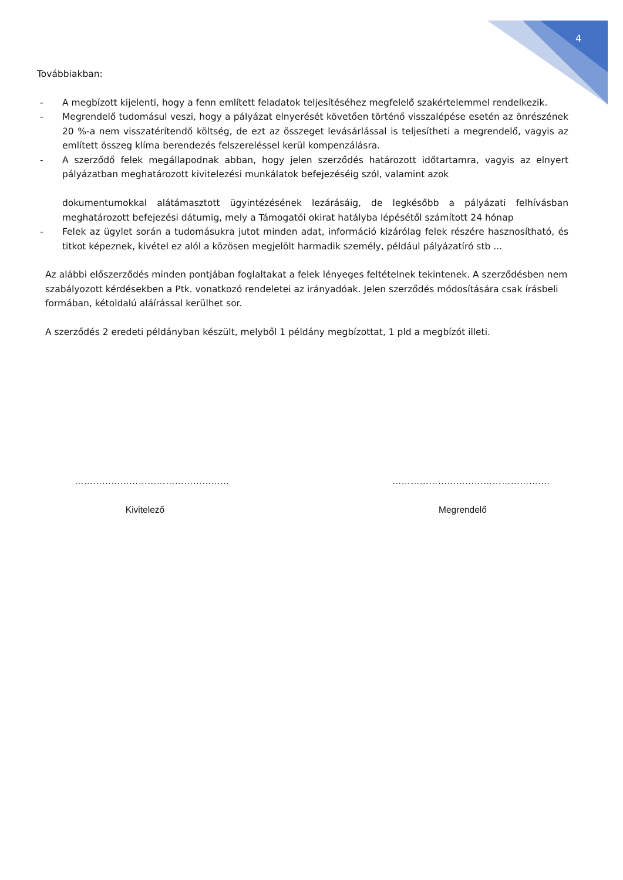4
Továbbiakban:
- A megbízott kijelenti, hogy a fenn említett feladatok teljesítéséhez megfelelő szakértelemmel rendelkezik.
- Megrendelő tudomásul veszi, hogy a pályázat elnyerését követően történő visszalépése esetén az önrészének 20 %-a nem visszatérítendő költség, de ezt az összeget levásárlással is teljesítheti a megrendelő, vagyis az említett összeg klíma berendezés felszereléssel kerül kompenzálásra.
- A szerződő felek megállapodnak abban, hogy jelen szerződés határozott időtartamra, vagyis az elnyert pályázatban meghatározott kivitelezési munkálatok befejezéséig szól, valamint azok
dokumentumokkal alátámasztott ügyintézésének lezárásáig, de legkésőbb a pályázati felhívásban meghatározott befejezési dátumig, mely a Támogatói okirat hatályba lépésétől számított 24 hónap
- Felek az ügylet során a tudomásukra jutot minden adat, információ kizárólag felek részére hasznosítható, és titkot képeznek, kivétel ez alól a közösen megjelölt harmadik személy, például pályázatíró stb ...
Az alábbi előszerződés minden pontjában foglaltakat a felek lényeges feltételnek tekintenek. A szerződésben nem szabályozott kérdésekben a Ptk. vonatkozó rendeletei az irányadóak. Jelen szerződés módosítására csak írásbeli formában, kétoldalú aláírással kerülhet sor.
A szerződés 2 eredeti példányban készült, melyből 1 példány megbízottat, 1 pld a megbízót illeti.
……………………………………………
Kivitelező
…………………………………………….
Megrendelő